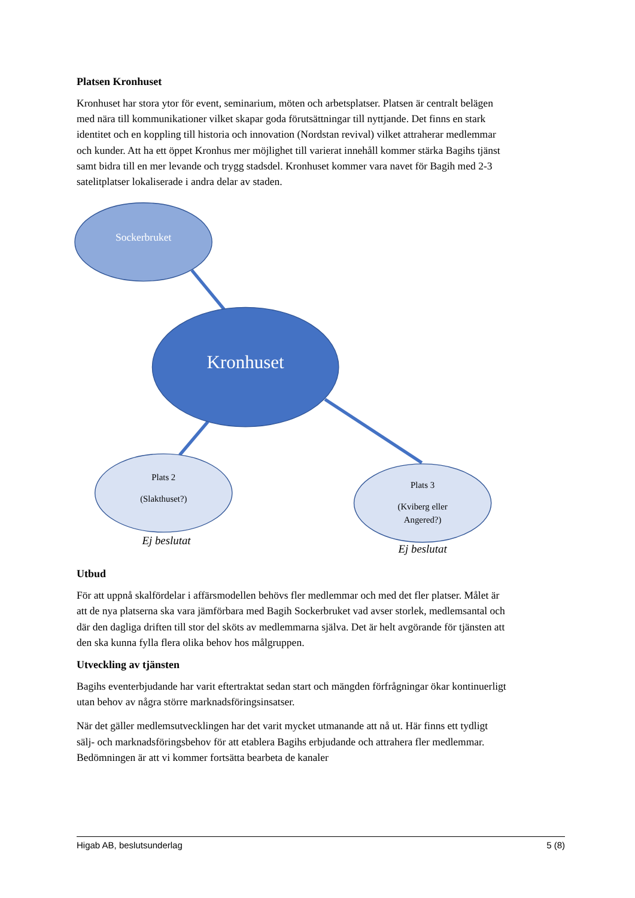Platsen Kronhuset
Kronhuset har stora ytor för event, seminarium, möten och arbetsplatser. Platsen är centralt belägen med nära till kommunikationer vilket skapar goda förutsättningar till nyttjande. Det finns en stark identitet och en koppling till historia och innovation (Nordstan revival) vilket attraherar medlemmar och kunder. Att ha ett öppet Kronhus mer möjlighet till varierat innehåll kommer stärka Bagihs tjänst samt bidra till en mer levande och trygg stadsdel. Kronhuset kommer vara navet för Bagih med 2-3 satelitplatser lokaliserade i andra delar av staden.
Sockerbruket
Kronhuset
Plats 2
(Slakthuset?)
Plats 3
(Kviberg eller
Angered?)
Ej beslutat
Ej beslutat
Utbud
För att uppnå skalfördelar i affärsmodellen behövs fler medlemmar och med det fler platser. Målet är att de nya platserna ska vara jämförbara med Bagih Sockerbruket vad avser storlek, medlemsantal och där den dagliga driften till stor del sköts av medlemmarna själva. Det är helt avgörande för tjänsten att den ska kunna fylla flera olika behov hos målgruppen.
Utveckling av tjänsten
Bagihs eventerbjudande har varit eftertraktat sedan start och mängden förfrågningar ökar kontinuerligt utan behov av några större marknadsföringsinsatser.
När det gäller medlemsutvecklingen har det varit mycket utmanande att nå ut. Här finns ett tydligt sälj- och marknadsföringsbehov för att etablera Bagihs erbjudande och attrahera fler medlemmar. Bedömningen är att vi kommer fortsätta bearbeta de kanaler
Higab AB, beslutsunderlag 5 (8)